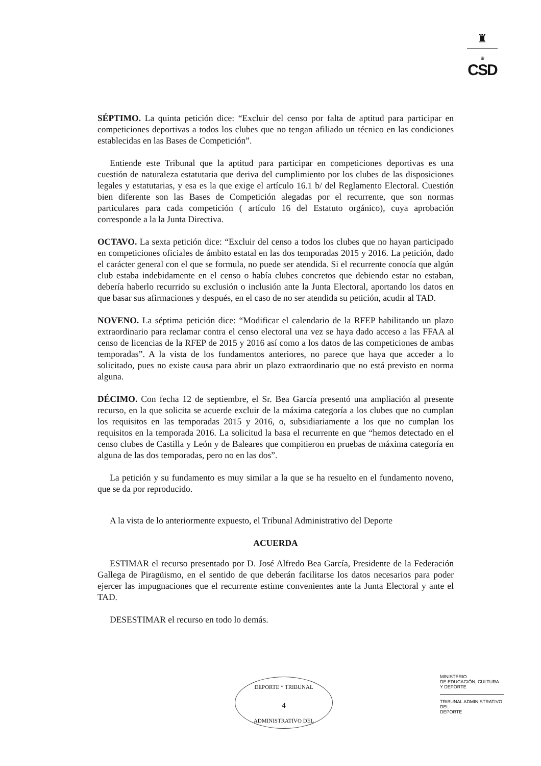♜
♛
CSD
SÉPTIMO. La quinta petición dice: “Excluir del censo por falta de aptitud para participar en competiciones deportivas a todos los clubes que no tengan afiliado un técnico en las condiciones establecidas en las Bases de Competición”.
Entiende este Tribunal que la aptitud para participar en competiciones deportivas es una cuestión de naturaleza estatutaria que deriva del cumplimiento por los clubes de las disposiciones legales y estatutarias, y esa es la que exige el artículo 16.1 b/ del Reglamento Electoral. Cuestión bien diferente son las Bases de Competición alegadas por el recurrente, que son normas particulares para cada competición ( artículo 16 del Estatuto orgánico), cuya aprobación corresponde a la la Junta Directiva.
OCTAVO. La sexta petición dice: “Excluir del censo a todos los clubes que no hayan participado en competiciones oficiales de ámbito estatal en las dos temporadas 2015 y 2016. La petición, dado el carácter general con el que se formula, no puede ser atendida. Si el recurrente conocía que algún club estaba indebidamente en el censo o había clubes concretos que debiendo estar no estaban, debería haberlo recurrido su exclusión o inclusión ante la Junta Electoral, aportando los datos en que basar sus afirmaciones y después, en el caso de no ser atendida su petición, acudir al TAD.
NOVENO. La séptima petición dice: “Modificar el calendario de la RFEP habilitando un plazo extraordinario para reclamar contra el censo electoral una vez se haya dado acceso a las FFAA al censo de licencias de la RFEP de 2015 y 2016 así como a los datos de las competiciones de ambas temporadas”. A la vista de los fundamentos anteriores, no parece que haya que acceder a lo solicitado, pues no existe causa para abrir un plazo extraordinario que no está previsto en norma alguna.
DÉCIMO. Con fecha 12 de septiembre, el Sr. Bea García presentó una ampliación al presente recurso, en la que solicita se acuerde excluir de la máxima categoría a los clubes que no cumplan los requisitos en las temporadas 2015 y 2016, o, subsidiariamente a los que no cumplan los requisitos en la temporada 2016. La solicitud la basa el recurrente en que “hemos detectado en el censo clubes de Castilla y León y de Baleares que compitieron en pruebas de máxima categoría en alguna de las dos temporadas, pero no en las dos”.
La petición y su fundamento es muy similar a la que se ha resuelto en el fundamento noveno, que se da por reproducido.
A la vista de lo anteriormente expuesto, el Tribunal Administrativo del Deporte
ACUERDA
ESTIMAR el recurso presentado por D. José Alfredo Bea García, Presidente de la Federación Gallega de Piragüismo, en el sentido de que deberán facilitarse los datos necesarios para poder ejercer las impugnaciones que el recurrente estime convenientes ante la Junta Electoral y ante el TAD.
DESESTIMAR el recurso en todo lo demás.
DEPORTE * TRIBUNAL
4
ADMINISTRATIVO DEL
MINISTERIO
DE EDUCACIÓN, CULTURA
Y DEPORTE
TRIBUNAL ADMINISTRATIVO DEL
DEPORTE